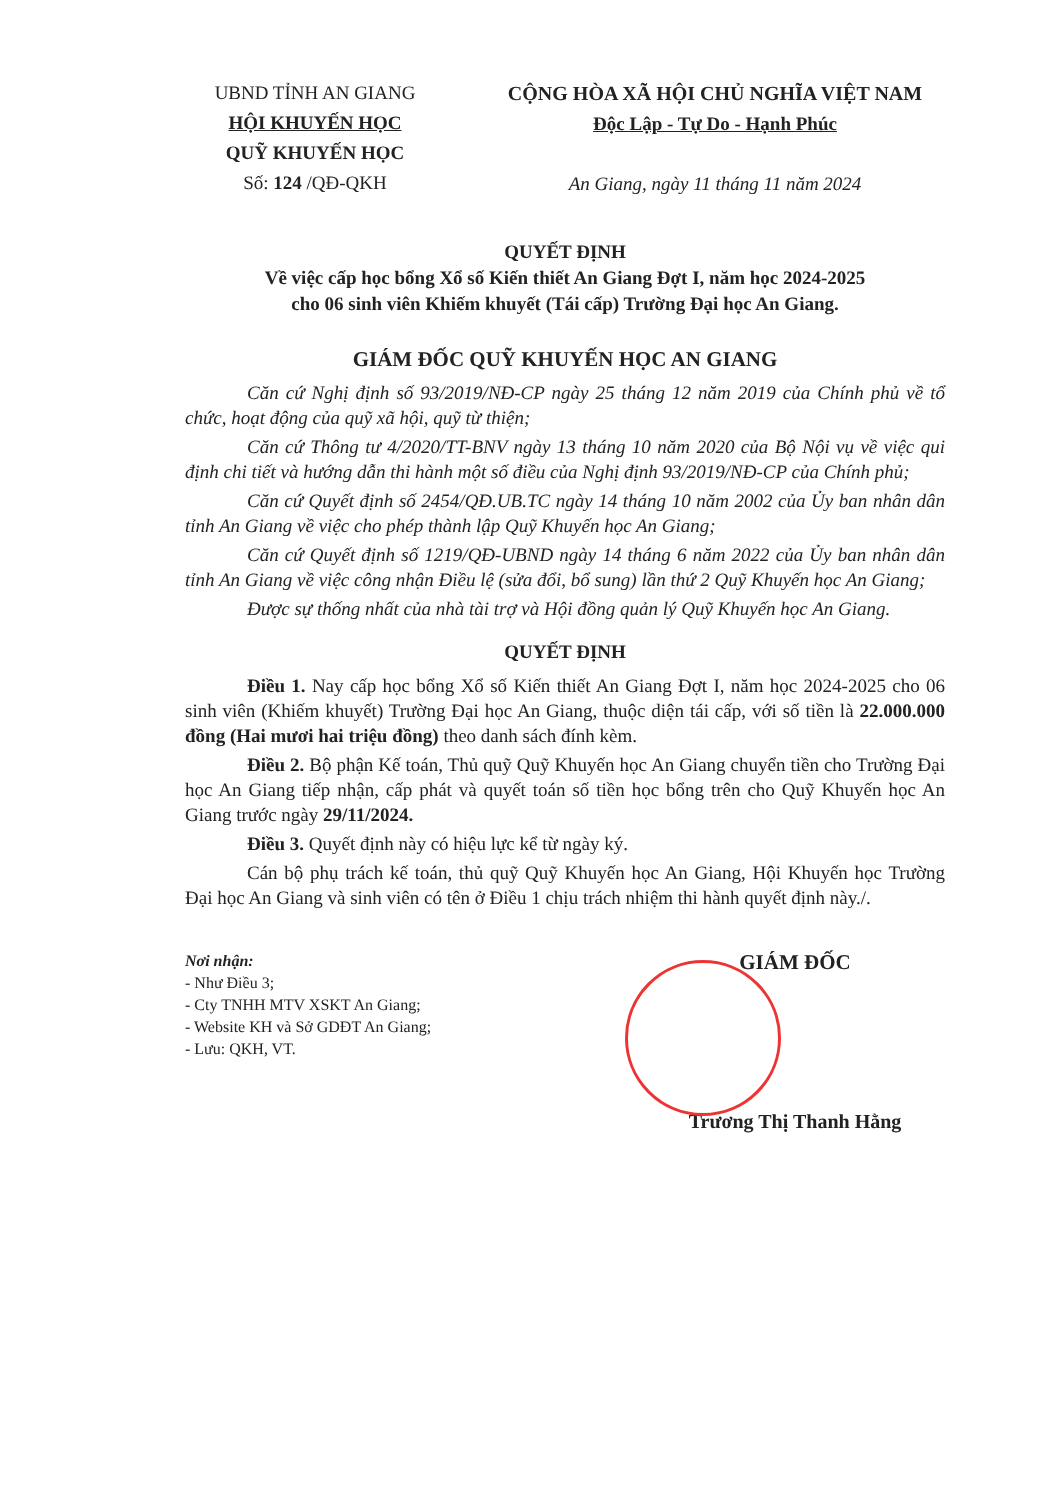UBND TỈNH AN GIANG
HỘI KHUYẾN HỌC
QUỸ KHUYẾN HỌC
Số: 124 /QĐ-QKH
CỘNG HÒA XÃ HỘI CHỦ NGHĨA VIỆT NAM
Độc Lập - Tự Do - Hạnh Phúc
An Giang, ngày 11 tháng 11 năm 2024
QUYẾT ĐỊNH
Về việc cấp học bổng Xổ số Kiến thiết An Giang Đợt I, năm học 2024-2025
cho 06 sinh viên Khiếm khuyết (Tái cấp) Trường Đại học An Giang.
GIÁM ĐỐC QUỸ KHUYẾN HỌC AN GIANG
Căn cứ Nghị định số 93/2019/NĐ-CP ngày 25 tháng 12 năm 2019 của Chính phủ về tổ chức, hoạt động của quỹ xã hội, quỹ từ thiện;
Căn cứ Thông tư 4/2020/TT-BNV ngày 13 tháng 10 năm 2020 của Bộ Nội vụ về việc qui định chi tiết và hướng dẫn thi hành một số điều của Nghị định 93/2019/NĐ-CP của Chính phủ;
Căn cứ Quyết định số 2454/QĐ.UB.TC ngày 14 tháng 10 năm 2002 của Ủy ban nhân dân tỉnh An Giang về việc cho phép thành lập Quỹ Khuyến học An Giang;
Căn cứ Quyết định số 1219/QĐ-UBND ngày 14 tháng 6 năm 2022 của Ủy ban nhân dân tỉnh An Giang về việc công nhận Điều lệ (sửa đổi, bổ sung) lần thứ 2 Quỹ Khuyến học An Giang;
Được sự thống nhất của nhà tài trợ và Hội đồng quản lý Quỹ Khuyến học An Giang.
QUYẾT ĐỊNH
Điều 1. Nay cấp học bổng Xổ số Kiến thiết An Giang Đợt I, năm học 2024-2025 cho 06 sinh viên (Khiếm khuyết) Trường Đại học An Giang, thuộc diện tái cấp, với số tiền là 22.000.000 đồng (Hai mươi hai triệu đồng) theo danh sách đính kèm.
Điều 2. Bộ phận Kế toán, Thủ quỹ Quỹ Khuyến học An Giang chuyển tiền cho Trường Đại học An Giang tiếp nhận, cấp phát và quyết toán số tiền học bổng trên cho Quỹ Khuyến học An Giang trước ngày 29/11/2024.
Điều 3. Quyết định này có hiệu lực kể từ ngày ký.
Cán bộ phụ trách kế toán, thủ quỹ Quỹ Khuyến học An Giang, Hội Khuyến học Trường Đại học An Giang và sinh viên có tên ở Điều 1 chịu trách nhiệm thi hành quyết định này./.
Nơi nhận:
- Như Điều 3;
- Cty TNHH MTV XSKT An Giang;
- Website KH và Sở GDĐT An Giang;
- Lưu: QKH, VT.
GIÁM ĐỐC
Trương Thị Thanh Hằng